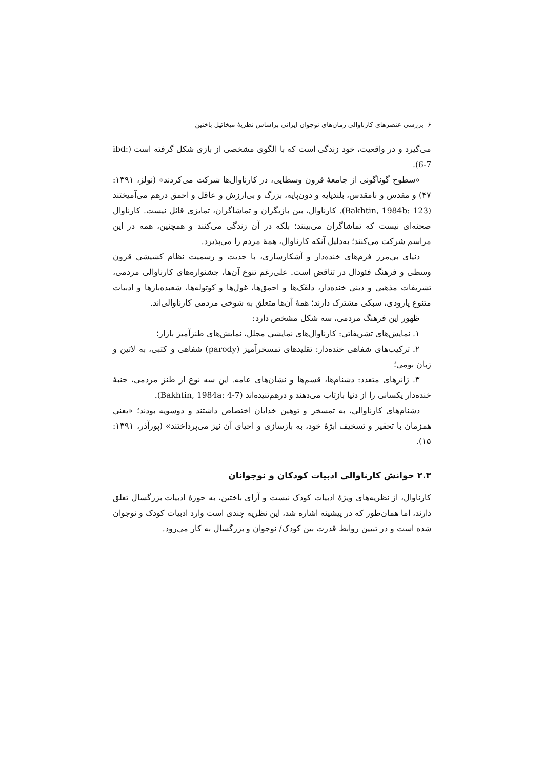۶ بررسی عنصرهای کارناوالی رمان‌های نوجوان ایرانی براساس نظریهٔ میخائیل باختین
می‌گیرد و در واقعیت، خود زندگی است که با الگوی مشخصی از بازی شکل گرفته است (ibd: 6-7).
«سطوح گوناگونی از جامعهٔ قرون وسطایی، در کارناوال‌ها شرکت می‌کردند» (نولز، ۱۳۹۱: ۴۷) و مقدس و نامقدس، بلندپایه و دون‌پایه، بزرگ و بی‌ارزش و عاقل و احمق درهم می‌آمیختند (Bakhtin, 1984b: 123). کارناوال، بین بازیگران و تماشاگران، تمایزی قائل نیست. کارناوال صحنه‌ای نیست که تماشاگران می‌بینند؛ بلکه در آن زندگی می‌کنند و همچنین، همه در این مراسم شرکت می‌کنند؛ به‌دلیل آنکه کارناوال، همهٔ مردم را می‌پذیرد.
دنیای بی‌مرز فرم‌های خنده‌دار و آشکارسازی، با جدیت و رسمیت نظام کشیشی قرون وسطی و فرهنگ فئودال در تناقض است. علی‌رغم تنوع آن‌ها، جشنواره‌های کارناوالی مردمی، تشریفات مذهبی و دینی خنده‌دار، دلقک‌ها و احمق‌ها، غول‌ها و کوتوله‌ها، شعبده‌بازها و ادبیات متنوع پارودی، سبکی مشترک دارند؛ همهٔ آن‌ها متعلق به شوخی مردمی کارناوالی‌اند.
ظهور این فرهنگ مردمی، سه شکل مشخص دارد:
۱. نمایش‌های تشریفاتی: کارناوال‌های نمایشی مجلل، نمایش‌های طنزآمیز بازار؛
۲. ترکیب‌های شفاهی خنده‌دار: تقلیدهای تمسخرآمیز (parody) شفاهی و کتبی، به لاتین و زبان بومی؛
۳. ژانرهای متعدد: دشنام‌ها، قسم‌ها و نشان‌های عامه. این سه نوع از طنز مردمی، جنبهٔ خنده‌دار یکسانی را از دنیا بازتاب می‌دهند و درهم‌تنیده‌اند (Bakhtin, 1984a: 4-7).
دشنام‌های کارناوالی، به تمسخر و توهین خدایان اختصاص داشتند و دوسویه بودند؛ «یعنی همزمان با تحقیر و تسخیف ابژهٔ خود، به بازسازی و احیای آن نیز می‌پرداختند» (پورآذر، ۱۳۹۱: ۱۵).
۲.۳ خوانش کارناوالی ادبیات کودکان و نوجوانان
کارناوال، از نظریه‌های ویژهٔ ادبیات کودک نیست و آرای باختین، به حوزهٔ ادبیات بزرگسال تعلق دارند، اما همان‌طور که در پیشینه اشاره شد، این نظریه چندی است وارد ادبیات کودک و نوجوان شده است و در تبیین روابط قدرت بین کودک/ نوجوان و بزرگسال به کار می‌رود.